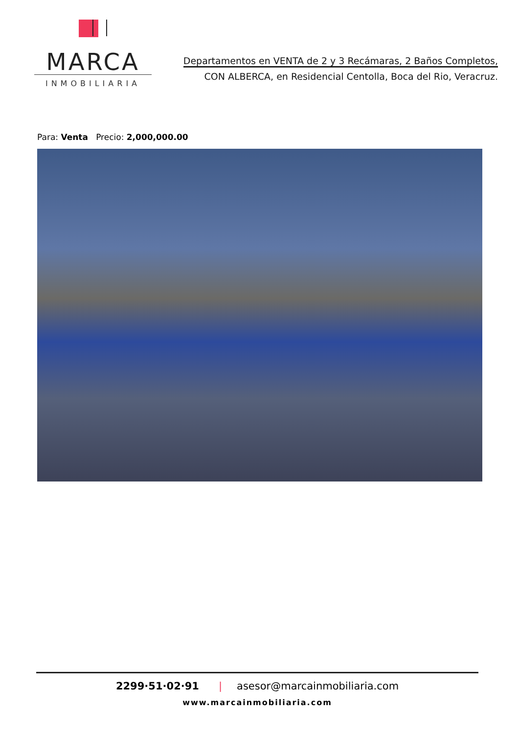MARCA
INMOBILIARIA
Departamentos en VENTA de 2 y 3 Recámaras, 2 Baños Completos,
CON ALBERCA, en Residencial Centolla, Boca del Rio, Veracruz.
Para: Venta Precio: 2,000,000.00
2299·51·02·91 | asesor@marcainmobiliaria.com
www.marcainmobiliaria.com